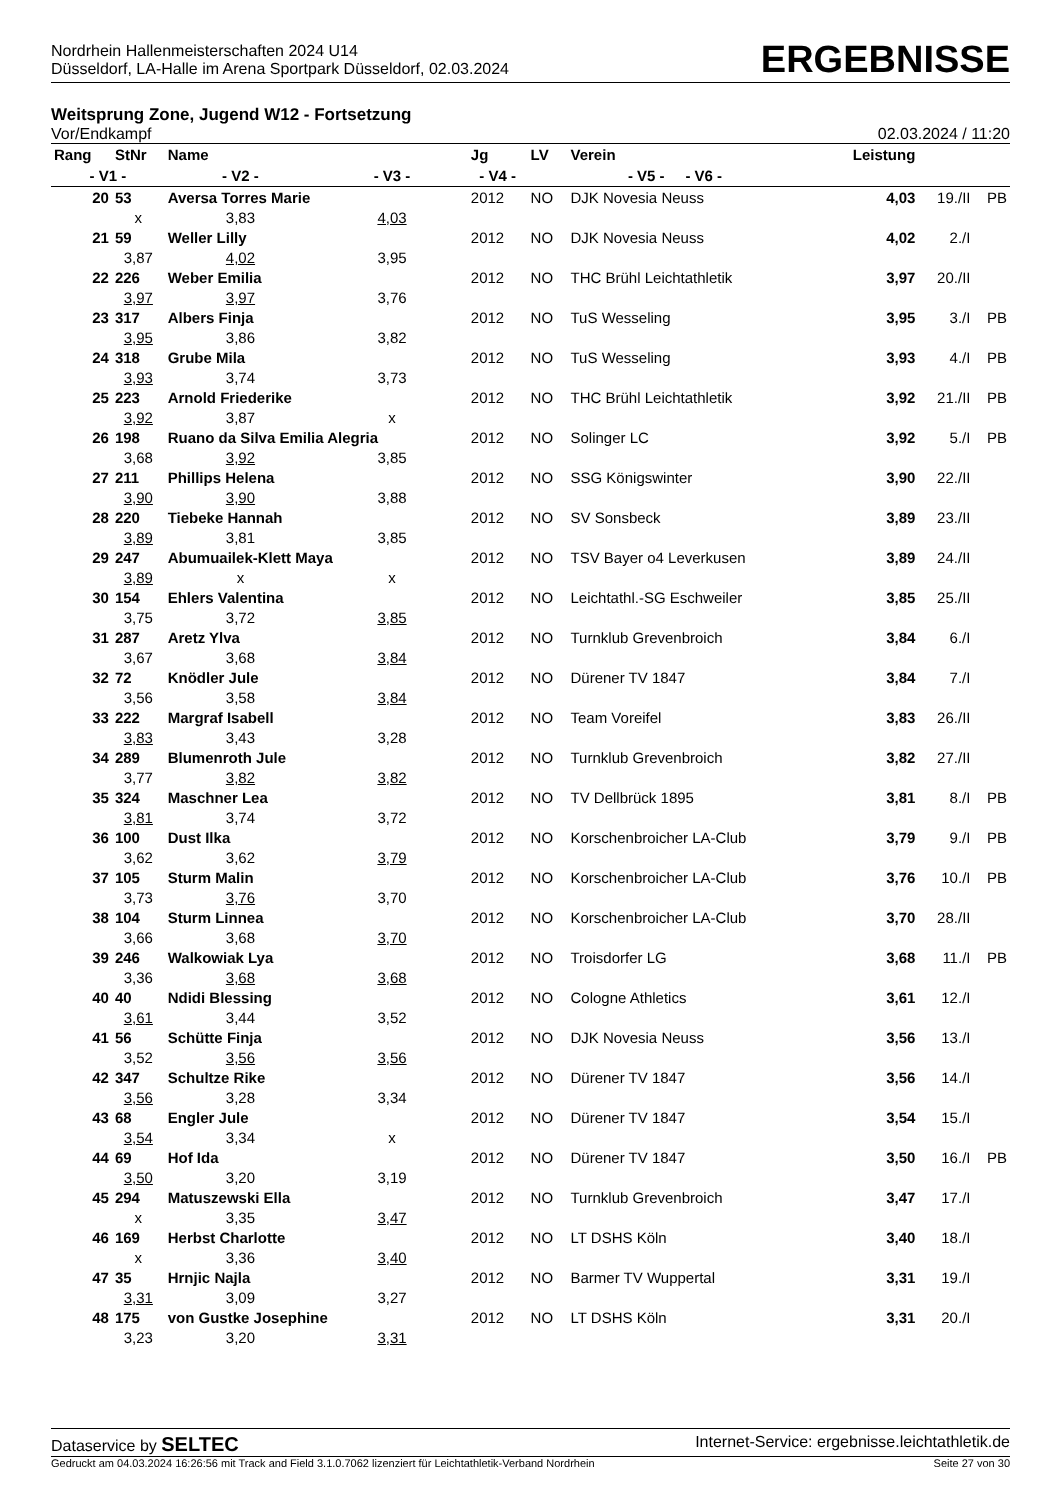Nordrhein Hallenmeisterschaften 2024 U14
Düsseldorf, LA-Halle im Arena Sportpark Düsseldorf, 02.03.2024
ERGEBNISSE
Weitsprung Zone, Jugend W12 - Fortsetzung
Vor/Endkampf 02.03.2024 / 11:20
| Rang | StNr | Name | | Jg | LV | Verein | Leistung | | |
| --- | --- | --- | --- | --- | --- | --- | --- | --- | --- |
| - V1 - | | - V2 - | - V3 - | - V4 - | - V5 - - V6 - | | | | |
| 20 | 53 | Aversa Torres Marie | | 2012 | NO | DJK Novesia Neuss | 4,03 | 19./II | PB |
| | x | 3,83 | 4,03 | | | | | | |
| 21 | 59 | Weller Lilly | | 2012 | NO | DJK Novesia Neuss | 4,02 | 2./I | |
| | 3,87 | 4,02 | 3,95 | | | | | | |
| 22 | 226 | Weber Emilia | | 2012 | NO | THC Brühl Leichtathletik | 3,97 | 20./II | |
| | 3,97 | 3,97 | 3,76 | | | | | | |
| 23 | 317 | Albers Finja | | 2012 | NO | TuS Wesseling | 3,95 | 3./I | PB |
| | 3,95 | 3,86 | 3,82 | | | | | | |
| 24 | 318 | Grube Mila | | 2012 | NO | TuS Wesseling | 3,93 | 4./I | PB |
| | 3,93 | 3,74 | 3,73 | | | | | | |
| 25 | 223 | Arnold Friederike | | 2012 | NO | THC Brühl Leichtathletik | 3,92 | 21./II | PB |
| | 3,92 | 3,87 | x | | | | | | |
| 26 | 198 | Ruano da Silva Emilia Alegria | | 2012 | NO | Solinger LC | 3,92 | 5./I | PB |
| | 3,68 | 3,92 | 3,85 | | | | | | |
| 27 | 211 | Phillips Helena | | 2012 | NO | SSG Königswinter | 3,90 | 22./II | |
| | 3,90 | 3,90 | 3,88 | | | | | | |
| 28 | 220 | Tiebeke Hannah | | 2012 | NO | SV Sonsbeck | 3,89 | 23./II | |
| | 3,89 | 3,81 | 3,85 | | | | | | |
| 29 | 247 | Abumuailek-Klett Maya | | 2012 | NO | TSV Bayer o4 Leverkusen | 3,89 | 24./II | |
| | 3,89 | x | x | | | | | | |
| 30 | 154 | Ehlers Valentina | | 2012 | NO | Leichtathl.-SG Eschweiler | 3,85 | 25./II | |
| | 3,75 | 3,72 | 3,85 | | | | | | |
| 31 | 287 | Aretz Ylva | | 2012 | NO | Turnklub Grevenbroich | 3,84 | 6./I | |
| | 3,67 | 3,68 | 3,84 | | | | | | |
| 32 | 72 | Knödler Jule | | 2012 | NO | Dürener TV 1847 | 3,84 | 7./I | |
| | 3,56 | 3,58 | 3,84 | | | | | | |
| 33 | 222 | Margraf Isabell | | 2012 | NO | Team Voreifel | 3,83 | 26./II | |
| | 3,83 | 3,43 | 3,28 | | | | | | |
| 34 | 289 | Blumenroth Jule | | 2012 | NO | Turnklub Grevenbroich | 3,82 | 27./II | |
| | 3,77 | 3,82 | 3,82 | | | | | | |
| 35 | 324 | Maschner Lea | | 2012 | NO | TV Dellbrück 1895 | 3,81 | 8./I | PB |
| | 3,81 | 3,74 | 3,72 | | | | | | |
| 36 | 100 | Dust Ilka | | 2012 | NO | Korschenbroicher LA-Club | 3,79 | 9./I | PB |
| | 3,62 | 3,62 | 3,79 | | | | | | |
| 37 | 105 | Sturm Malin | | 2012 | NO | Korschenbroicher LA-Club | 3,76 | 10./I | PB |
| | 3,73 | 3,76 | 3,70 | | | | | | |
| 38 | 104 | Sturm Linnea | | 2012 | NO | Korschenbroicher LA-Club | 3,70 | 28./II | |
| | 3,66 | 3,68 | 3,70 | | | | | | |
| 39 | 246 | Walkowiak Lya | | 2012 | NO | Troisdorfer LG | 3,68 | 11./I | PB |
| | 3,36 | 3,68 | 3,68 | | | | | | |
| 40 | 40 | Ndidi Blessing | | 2012 | NO | Cologne Athletics | 3,61 | 12./I | |
| | 3,61 | 3,44 | 3,52 | | | | | | |
| 41 | 56 | Schütte Finja | | 2012 | NO | DJK Novesia Neuss | 3,56 | 13./I | |
| | 3,52 | 3,56 | 3,56 | | | | | | |
| 42 | 347 | Schultze Rike | | 2012 | NO | Dürener TV 1847 | 3,56 | 14./I | |
| | 3,56 | 3,28 | 3,34 | | | | | | |
| 43 | 68 | Engler Jule | | 2012 | NO | Dürener TV 1847 | 3,54 | 15./I | |
| | 3,54 | 3,34 | x | | | | | | |
| 44 | 69 | Hof Ida | | 2012 | NO | Dürener TV 1847 | 3,50 | 16./I | PB |
| | 3,50 | 3,20 | 3,19 | | | | | | |
| 45 | 294 | Matuszewski Ella | | 2012 | NO | Turnklub Grevenbroich | 3,47 | 17./I | |
| | x | 3,35 | 3,47 | | | | | | |
| 46 | 169 | Herbst Charlotte | | 2012 | NO | LT DSHS Köln | 3,40 | 18./I | |
| | x | 3,36 | 3,40 | | | | | | |
| 47 | 35 | Hrnjic Najla | | 2012 | NO | Barmer TV Wuppertal | 3,31 | 19./I | |
| | 3,31 | 3,09 | 3,27 | | | | | | |
| 48 | 175 | von Gustke Josephine | | 2012 | NO | LT DSHS Köln | 3,31 | 20./I | |
| | 3,23 | 3,20 | 3,31 | | | | | | |
Dataservice by SELTEC Internet-Service: ergebnisse.leichtathletik.de
Gedruckt am 04.03.2024 16:26:56 mit Track and Field 3.1.0.7062 lizenziert für Leichtathletik-Verband Nordrhein Seite 27 von 30